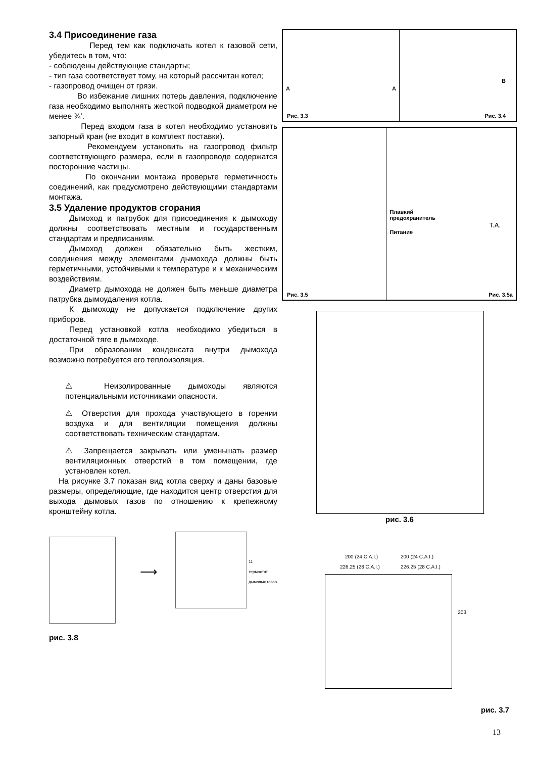3.4 Присоединение газа
Перед тем как подключать котел к газовой сети, убедитесь в том, что:
- соблюдены действующие стандарты;
- тип газа соответствует тому, на который рассчитан котел;
- газопровод очищен от грязи.
Во избежание лишних потерь давления, подключение газа необходимо выполнять жесткой подводкой диаметром не менее ¾’.
Перед входом газа в котел необходимо установить запорный кран (не входит в комплект поставки).
Рекомендуем установить на газопровод фильтр соответствующего размера, если в газопроводе содержатся посторонние частицы.
По окончании монтажа проверьте герметичность соединений, как предусмотрено действующими стандартами монтажа.
3.5 Удаление продуктов сгорания
Дымоход и патрубок для присоединения к дымоходу должны соответствовать местным и государственным стандартам и предписаниям.
Дымоход должен обязательно быть жестким, соединения между элементами дымохода должны быть герметичными, устойчивыми к температуре и к механическим воздействиям.
Диаметр дымохода не должен быть меньше диаметра патрубка дымоудаления котла.
К дымоходу не допускается подключение других приборов.
Перед установкой котла необходимо убедиться в достаточной тяге в дымоходе.
При образовании конденсата внутри дымохода возможно потребуется его теплоизоляция.
⚠ Неизолированные дымоходы являются потенциальными источниками опасности.
⚠ Отверстия для прохода участвующего в горении воздуха и для вентиляции помещения должны соответствовать техническим стандартам.
⚠ Запрещается закрывать или уменьшать размер вентиляционных отверстий в том помещении, где установлен котел.
На рисунке 3.7 показан вид котла сверху и даны базовые размеры, определяющие, где находится центр отверстия для выхода дымовых газов по отношению к крепежному кронштейну котла.
⟶
11
термостат
дымовых газов
рис. 3.8
A A
Рис. 3.3
B
Рис. 3.4
Рис. 3.5
Плавкий
предохранитель
T.A.
Питание
Рис. 3.5a
рис. 3.6
200 (24 C.A.I.) 200 (24 C.A.I.)
226.25 (28 C.A.I.) 226.25 (28 C.A.I.)
203
рис. 3.7
13